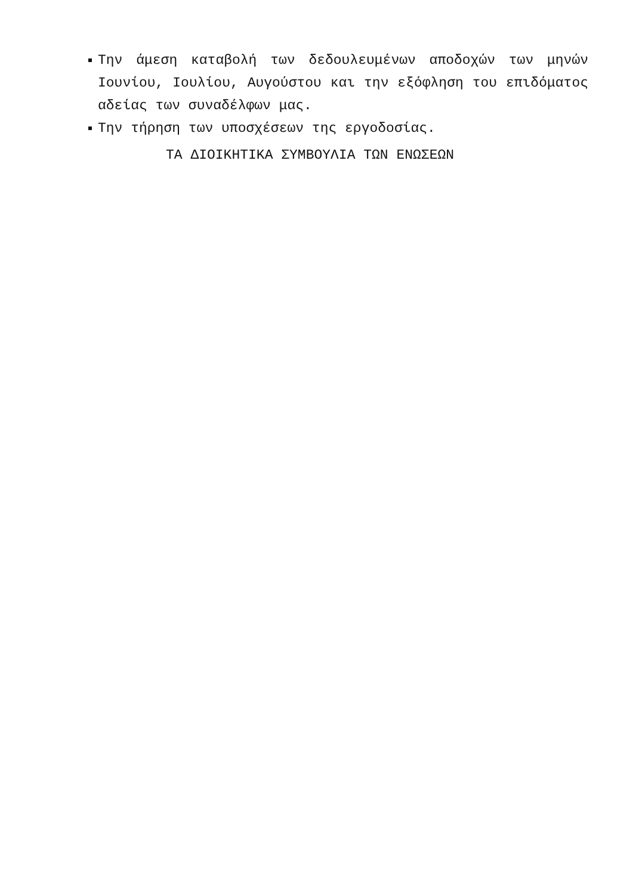Την άμεση καταβολή των δεδουλευμένων αποδοχών των μηνών Ιουνίου, Ιουλίου, Αυγούστου και την εξόφληση του επιδόματος αδείας των συναδέλφων μας.
Την τήρηση των υποσχέσεων της εργοδοσίας.
ΤΑ ΔΙΟΙΚΗΤΙΚΑ ΣΥΜΒΟΥΛΙΑ ΤΩΝ ΕΝΩΣΕΩΝ